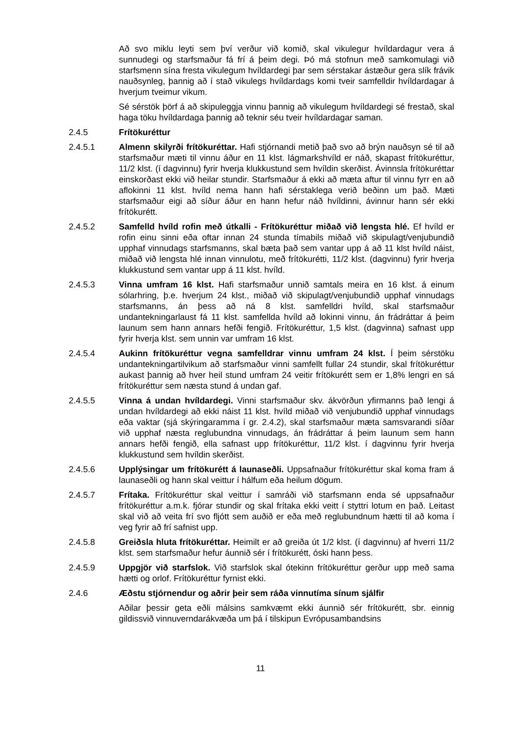Að svo miklu leyti sem því verður við komið, skal vikulegur hvíldardagur vera á sunnudegi og starfsmaður fá frí á þeim degi. Þó má stofnun með samkomulagi við starfsmenn sína fresta vikulegum hvíldardegi þar sem sérstakar ástæður gera slík frávik nauðsynleg, þannig að í stað vikulegs hvíldardags komi tveir samfelldir hvíldardagar á hverjum tveimur vikum.
Sé sérstök þörf á að skipuleggja vinnu þannig að vikulegum hvíldardegi sé frestað, skal haga töku hvíldardaga þannig að teknir séu tveir hvíldardagar saman.
2.4.5 Frítökuréttur
2.4.5.1 Almenn skilyrði frítökuréttar. Hafi stjórnandi metið það svo að brýn nauðsyn sé til að starfsmaður mæti til vinnu áður en 11 klst. lágmarkshvíld er náð, skapast frítökuréttur, 11/2 klst. (í dagvinnu) fyrir hverja klukkustund sem hvíldin skerðist. Ávinnsla frítökuréttar einskorðast ekki við heilar stundir. Starfsmaður á ekki að mæta aftur til vinnu fyrr en að aflokinni 11 klst. hvíld nema hann hafi sérstaklega verið beðinn um það. Mæti starfsmaður eigi að síður áður en hann hefur náð hvíldinni, ávinnur hann sér ekki frítökurétt.
2.4.5.2 Samfelld hvíld rofin með útkalli - Frítökuréttur miðað við lengsta hlé. Ef hvíld er rofin einu sinni eða oftar innan 24 stunda tímabils miðað við skipulagt/venjubundið upphaf vinnudags starfsmanns, skal bæta það sem vantar upp á að 11 klst hvíld náist, miðað við lengsta hlé innan vinnulotu, með frítökurétti, 11/2 klst. (dagvinnu) fyrir hverja klukkustund sem vantar upp á 11 klst. hvíld.
2.4.5.3 Vinna umfram 16 klst. Hafi starfsmaður unnið samtals meira en 16 klst. á einum sólarhring, þ.e. hverjum 24 klst., miðað við skipulagt/venjubundið upphaf vinnudags starfsmanns, án þess að ná 8 klst. samfelldri hvíld, skal starfsmaður undantekningarlaust fá 11 klst. samfellda hvíld að lokinni vinnu, án frádráttar á þeim launum sem hann annars hefði fengið. Frítökuréttur, 1,5 klst. (dagvinna) safnast upp fyrir hverja klst. sem unnin var umfram 16 klst.
2.4.5.4 Aukinn frítökuréttur vegna samfelldrar vinnu umfram 24 klst. Í þeim sérstöku undantekningartilvikum að starfsmaður vinni samfellt fullar 24 stundir, skal frítökuréttur aukast þannig að hver heil stund umfram 24 veitir frítökurétt sem er 1,8% lengri en sá frítökuréttur sem næsta stund á undan gaf.
2.4.5.5 Vinna á undan hvíldardegi. Vinni starfsmaður skv. ákvörðun yfirmanns það lengi á undan hvíldardegi að ekki náist 11 klst. hvíld miðað við venjubundið upphaf vinnudags eða vaktar (sjá skýringaramma í gr. 2.4.2), skal starfsmaður mæta samsvarandi síðar við upphaf næsta reglubundna vinnudags, án frádráttar á þeim launum sem hann annars hefði fengið, ella safnast upp frítökuréttur, 11/2 klst. í dagvinnu fyrir hverja klukkustund sem hvíldin skerðist.
2.4.5.6 Upplýsingar um frítökurétt á launaseðli. Uppsafnaður frítökuréttur skal koma fram á launaseðli og hann skal veittur í hálfum eða heilum dögum.
2.4.5.7 Frítaka. Frítökuréttur skal veittur í samráði við starfsmann enda sé uppsafnaður frítökuréttur a.m.k. fjórar stundir og skal frítaka ekki veitt í styttri lotum en það. Leitast skal við að veita frí svo fljótt sem auðið er eða með reglubundnum hætti til að koma í veg fyrir að frí safnist upp.
2.4.5.8 Greiðsla hluta frítökuréttar. Heimilt er að greiða út 1/2 klst. (í dagvinnu) af hverri 11/2 klst. sem starfsmaður hefur áunnið sér í frítökurétt, óski hann þess.
2.4.5.9 Uppgjör við starfslok. Við starfslok skal ótekinn frítökuréttur gerður upp með sama hætti og orlof. Frítökuréttur fyrnist ekki.
2.4.6 Æðstu stjórnendur og aðrir þeir sem ráða vinnutíma sínum sjálfir
Aðilar þessir geta eðli málsins samkvæmt ekki áunnið sér frítökurétt, sbr. einnig gildissvið vinnuverndarákvæða um þá í tilskipun Evrópusambandsins
11